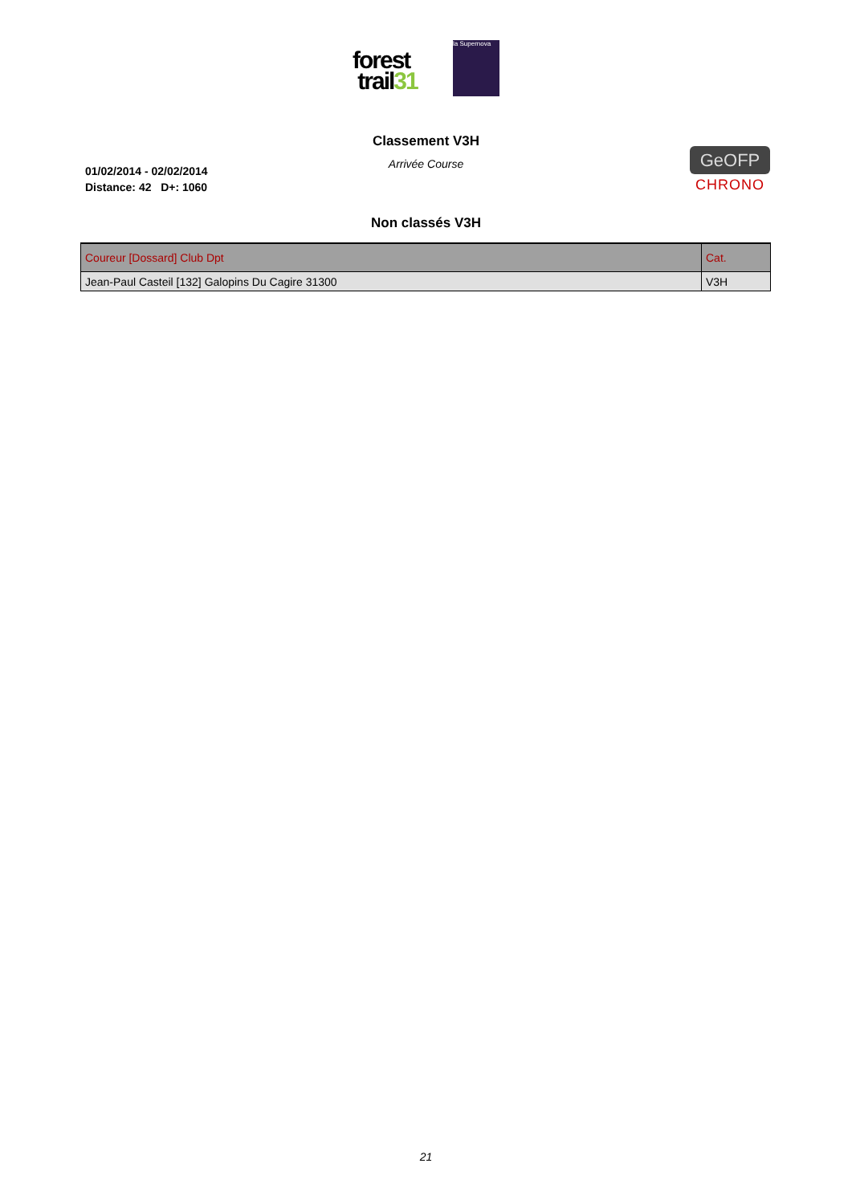forest
trail31
la Supernova
Classement V3H
Arrivée Course
01/02/2014 - 02/02/2014
Distance: 42 D+: 1060
GeOFP
CHRONO
Non classés V3H
| Coureur [Dossard] Club Dpt | Cat. |
| --- | --- |
| Jean-Paul Casteil [132] Galopins Du Cagire 31300 | V3H |
21